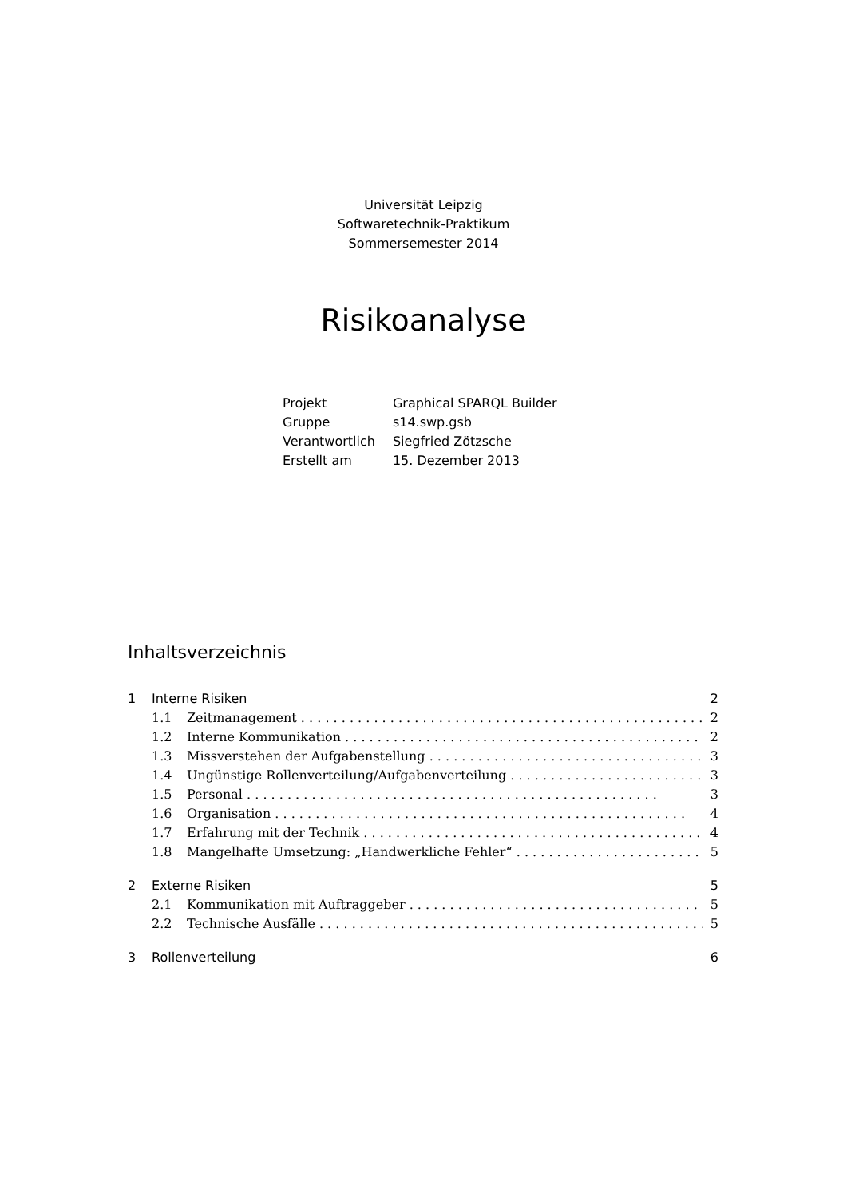Universität Leipzig
Softwaretechnik-Praktikum
Sommersemester 2014
Risikoanalyse
| Projekt | Graphical SPARQL Builder |
| Gruppe | s14.swp.gsb |
| Verantwortlich | Siegfried Zötzsche |
| Erstellt am | 15. Dezember 2013 |
Inhaltsverzeichnis
1 Interne Risiken 2
1.1 Zeitmanagement 2
1.2 Interne Kommunikation 2
1.3 Missverstehen der Aufgabenstellung 3
1.4 Ungünstige Rollenverteilung/Aufgabenverteilung 3
1.5 Personal 3
1.6 Organisation 4
1.7 Erfahrung mit der Technik 4
1.8 Mangelhafte Umsetzung: „Handwerkliche Fehler“5
2 Externe Risiken 5
2.1 Kommunikation mit Auftraggeber 5
2.2 Technische Ausfälle 5
3 Rollenverteilung 6